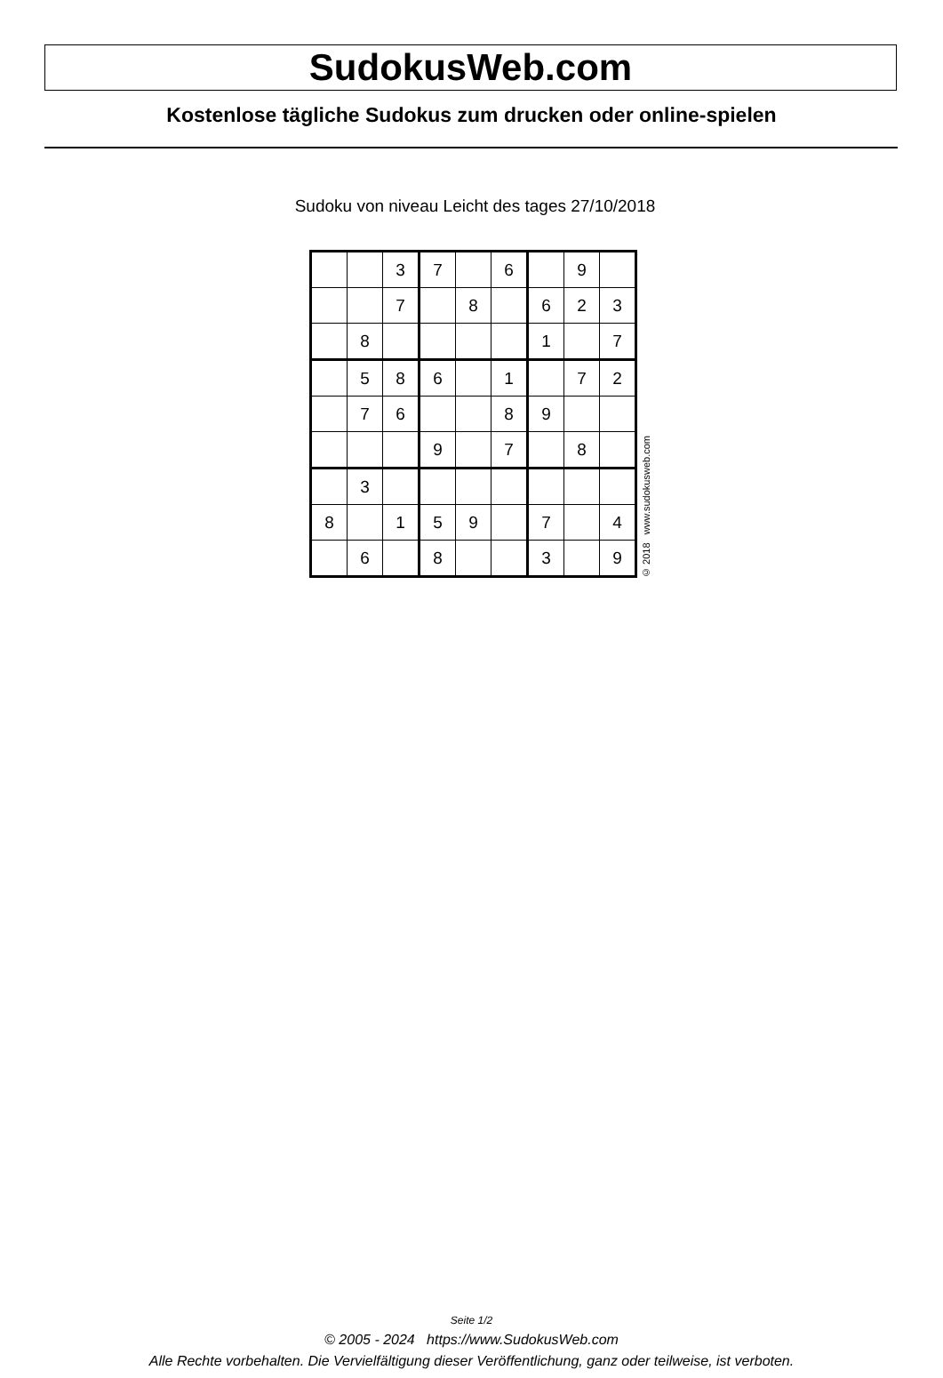SudokusWeb.com
Kostenlose tägliche Sudokus zum drucken oder online-spielen
Sudoku von niveau Leicht des tages 27/10/2018
| | | 3 | 7 | | 6 | | 9 | |
| | | 7 | | 8 | | 6 | 2 | 3 |
| | 8 | | | | | 1 | | 7 |
| | 5 | 8 | 6 | | 1 | | 7 | 2 |
| | 7 | 6 | | | 8 | 9 | | |
| | | | 9 | | 7 | | 8 | |
| | 3 | | | | | | | |
| 8 | | 1 | 5 | 9 | | 7 | | 4 |
| | 6 | | 8 | | | 3 | | 9 |
© 2018 www.sudokusweb.com
Seite 1/2
© 2005 - 2024 https://www.SudokusWeb.com
Alle Rechte vorbehalten. Die Vervielfältigung dieser Veröffentlichung, ganz oder teilweise, ist verboten.